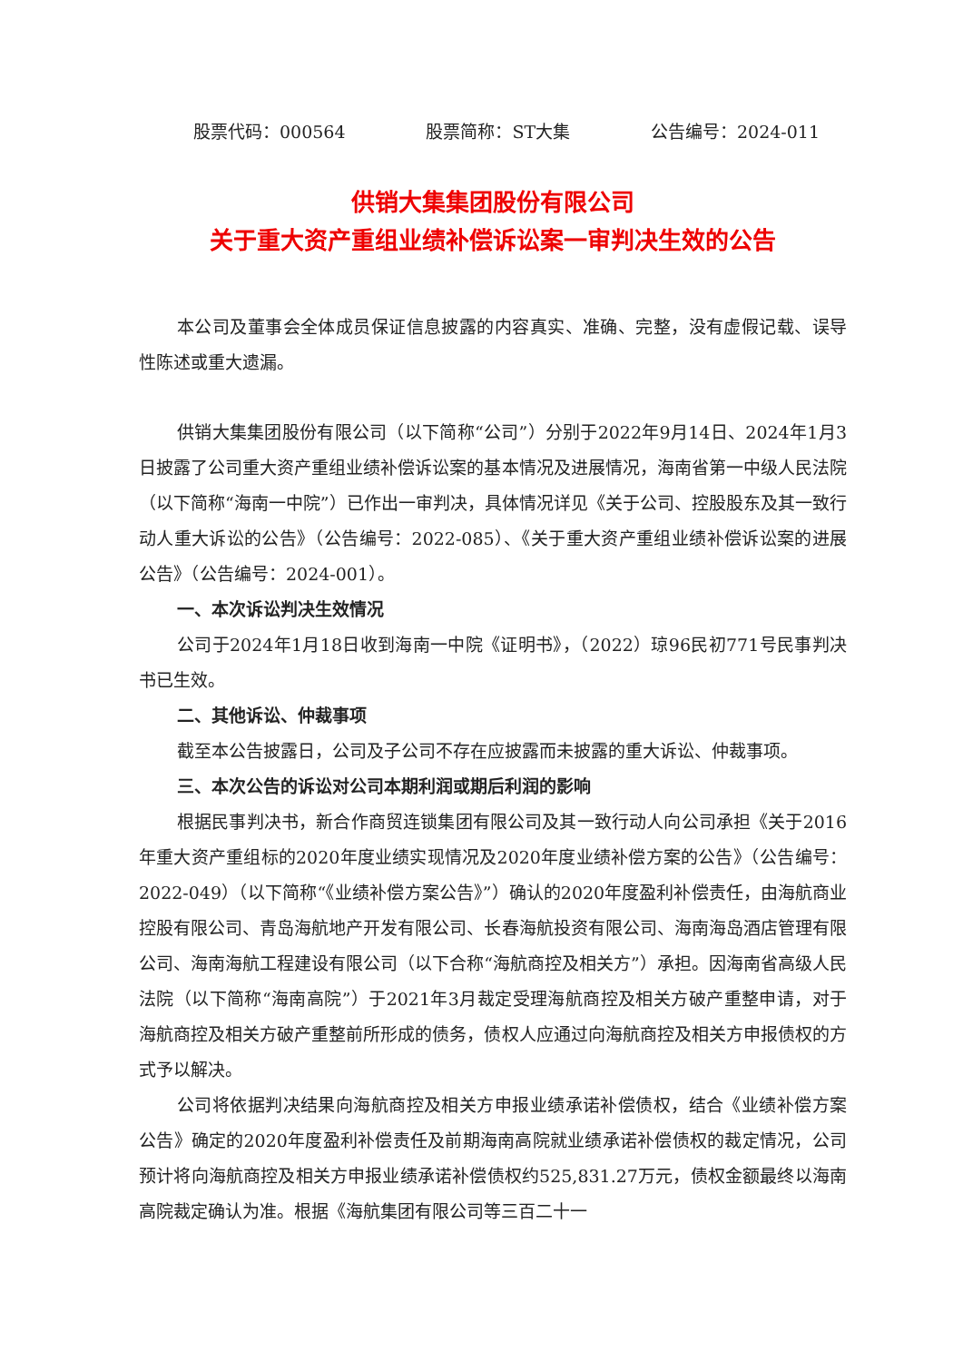股票代码：000564 股票简称：ST大集 公告编号：2024-011
供销大集集团股份有限公司
关于重大资产重组业绩补偿诉讼案一审判决生效的公告
本公司及董事会全体成员保证信息披露的内容真实、准确、完整，没有虚假记载、误导性陈述或重大遗漏。
供销大集集团股份有限公司（以下简称“公司”）分别于2022年9月14日、2024年1月3日披露了公司重大资产重组业绩补偿诉讼案的基本情况及进展情况，海南省第一中级人民法院（以下简称“海南一中院”）已作出一审判决，具体情况详见《关于公司、控股股东及其一致行动人重大诉讼的公告》（公告编号：2022-085）、《关于重大资产重组业绩补偿诉讼案的进展公告》（公告编号：2024-001）。
一、本次诉讼判决生效情况
公司于2024年1月18日收到海南一中院《证明书》，（2022）琼96民初771号民事判决书已生效。
二、其他诉讼、仲裁事项
截至本公告披露日，公司及子公司不存在应披露而未披露的重大诉讼、仲裁事项。
三、本次公告的诉讼对公司本期利润或期后利润的影响
根据民事判决书，新合作商贸连锁集团有限公司及其一致行动人向公司承担《关于2016年重大资产重组标的2020年度业绩实现情况及2020年度业绩补偿方案的公告》（公告编号：2022-049）（以下简称“《业绩补偿方案公告》”）确认的2020年度盈利补偿责任，由海航商业控股有限公司、青岛海航地产开发有限公司、长春海航投资有限公司、海南海岛酒店管理有限公司、海南海航工程建设有限公司（以下合称“海航商控及相关方”）承担。因海南省高级人民法院（以下简称“海南高院”）于2021年3月裁定受理海航商控及相关方破产重整申请，对于海航商控及相关方破产重整前所形成的债务，债权人应通过向海航商控及相关方申报债权的方式予以解决。
公司将依据判决结果向海航商控及相关方申报业绩承诺补偿债权，结合《业绩补偿方案公告》确定的2020年度盈利补偿责任及前期海南高院就业绩承诺补偿债权的裁定情况，公司预计将向海航商控及相关方申报业绩承诺补偿债权约525,831.27万元，债权金额最终以海南高院裁定确认为准。根据《海航集团有限公司等三百二十一